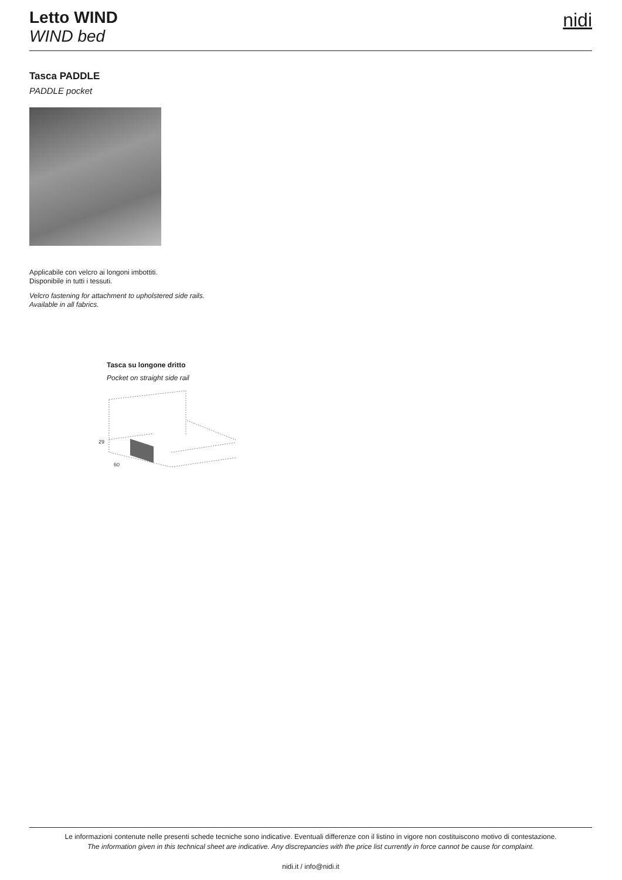Letto WIND
WIND bed
nidi
Tasca PADDLE
PADDLE pocket
Applicabile con velcro ai longoni imbottiti.
Disponibile in tutti i tessuti.
Velcro fastening for attachment to upholstered side rails.
Available in all fabrics.
Tasca su longone dritto
Pocket on straight side rail
29
60
Le informazioni contenute nelle presenti schede tecniche sono indicative. Eventuali differenze con il listino in vigore non costituiscono motivo di contestazione.
The information given in this technical sheet are indicative. Any discrepancies with the price list currently in force cannot be cause for complaint.
nidi.it / info@nidi.it